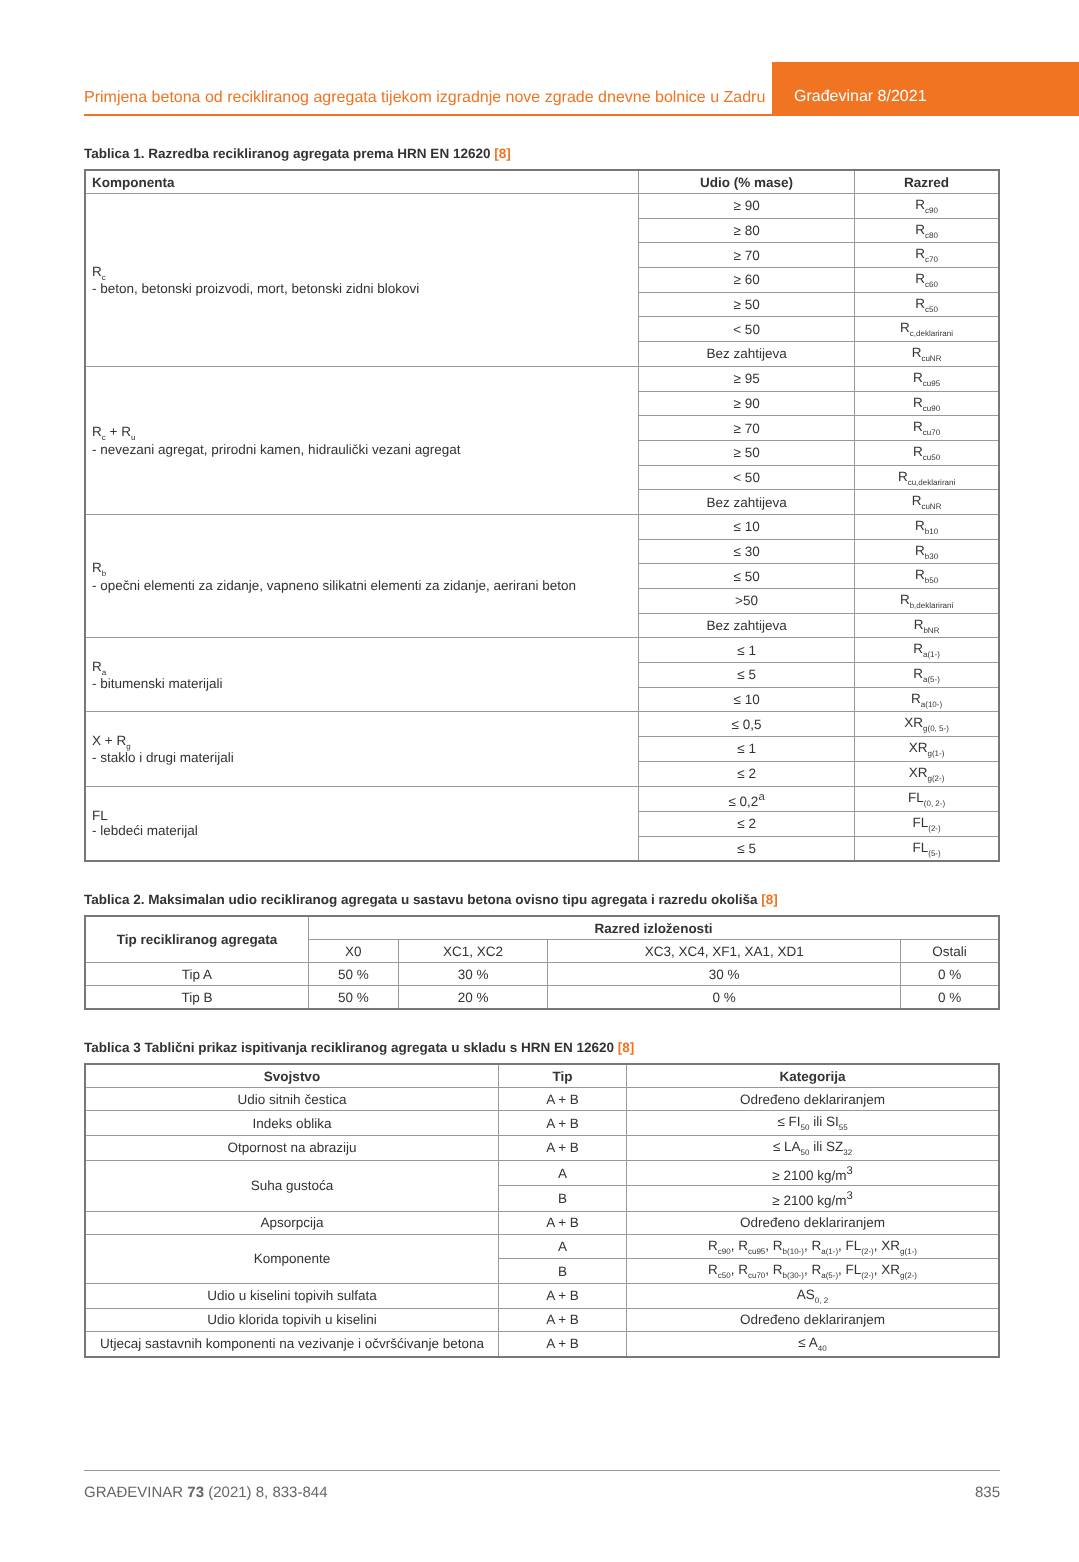Primjena betona od recikliranog agregata tijekom izgradnje nove zgrade dnevne bolnice u Zadru
Građevinar 8/2021
Tablica 1. Razredba recikliranog agregata prema HRN EN 12620 [8]
| Komponenta | Udio (% mase) | Razred |
| --- | --- | --- |
| R<sub>c</sub> - beton, betonski proizvodi, mort, betonski zidni blokovi | ≥ 90 | R<sub>c90</sub> |
| | ≥ 80 | R<sub>c80</sub> |
| | ≥ 70 | R<sub>c70</sub> |
| | ≥ 60 | R<sub>c60</sub> |
| | ≥ 50 | R<sub>c50</sub> |
| | < 50 | R<sub>c,deklarirani</sub> |
| | Bez zahtijeva | R<sub>cuNR</sub> |
| R<sub>c</sub> + R<sub>u</sub> - nevezani agregat, prirodni kamen, hidraulički vezani agregat | ≥ 95 | R<sub>cu95</sub> |
| | ≥ 90 | R<sub>cu90</sub> |
| | ≥ 70 | R<sub>cu70</sub> |
| | ≥ 50 | R<sub>cu50</sub> |
| | < 50 | R<sub>cu,deklarirani</sub> |
| | Bez zahtijeva | R<sub>cuNR</sub> |
| R<sub>b</sub> - opečni elementi za zidanje, vapneno silikatni elementi za zidanje, aerirani beton | ≤ 10 | R<sub>b10</sub> |
| | ≤ 30 | R<sub>b30</sub> |
| | ≤ 50 | R<sub>b50</sub> |
| | >50 | R<sub>b,deklarirani</sub> |
| | Bez zahtijeva | R<sub>bNR</sub> |
| R<sub>a</sub> - bitumenski materijali | ≤ 1 | R<sub>a(1-)</sub> |
| | ≤ 5 | R<sub>a(5-)</sub> |
| | ≤ 10 | R<sub>a(10-)</sub> |
| X + R<sub>g</sub> - staklo i drugi materijali | ≤ 0,5 | XR<sub>g(0, 5-)</sub> |
| | ≤ 1 | XR<sub>g(1-)</sub> |
| | ≤ 2 | XR<sub>g(2-)</sub> |
| FL - lebdeći materijal | ≤ 0,2<sup>a</sup> | FL<sub>(0, 2-)</sub> |
| | ≤ 2 | FL<sub>(2-)</sub> |
| | ≤ 5 | FL<sub>(5-)</sub> |
Tablica 2. Maksimalan udio recikliranog agregata u sastavu betona ovisno tipu agregata i razredu okoliša [8]
| Tip recikliranog agregata | Razred izloženosti | | | |
| --- | --- | --- | --- | --- |
| | X0 | XC1, XC2 | XC3, XC4, XF1, XA1, XD1 | Ostali |
| Tip A | 50 % | 30 % | 30 % | 0 % |
| Tip B | 50 % | 20 % | 0 % | 0 % |
Tablica 3 Tablični prikaz ispitivanja recikliranog agregata u skladu s HRN EN 12620 [8]
| Svojstvo | Tip | Kategorija |
| --- | --- | --- |
| Udio sitnih čestica | A + B | Određeno deklariranjem |
| Indeks oblika | A + B | ≤ FI<sub>50</sub> ili SI<sub>55</sub> |
| Otpornost na abraziju | A + B | ≤ LA<sub>50</sub> ili SZ<sub>32</sub> |
| Suha gustoća | A | ≥ 2100 kg/m<sup>3</sup> |
| | B | ≥ 2100 kg/m<sup>3</sup> |
| Apsorpcija | A + B | Određeno deklariranjem |
| Komponente | A | R<sub>c90</sub>, R<sub>cu95</sub>, R<sub>b(10-)</sub>, R<sub>a(1-)</sub>, FL<sub>(2-)</sub>, XR<sub>g(1-)</sub> |
| | B | R<sub>c50</sub>, R<sub>cu70</sub>, R<sub>b(30-)</sub>, R<sub>a(5-)</sub>, FL<sub>(2-)</sub>, XR<sub>g(2-)</sub> |
| Udio u kiselini topivih sulfata | A + B | AS<sub>0, 2</sub> |
| Udio klorida topivih u kiselini | A + B | Određeno deklariranjem |
| Utjecaj sastavnih komponenti na vezivanje i očvršćivanje betona | A + B | ≤ A<sub>40</sub> |
GRAĐEVINAR 73 (2021) 8, 833-844 835